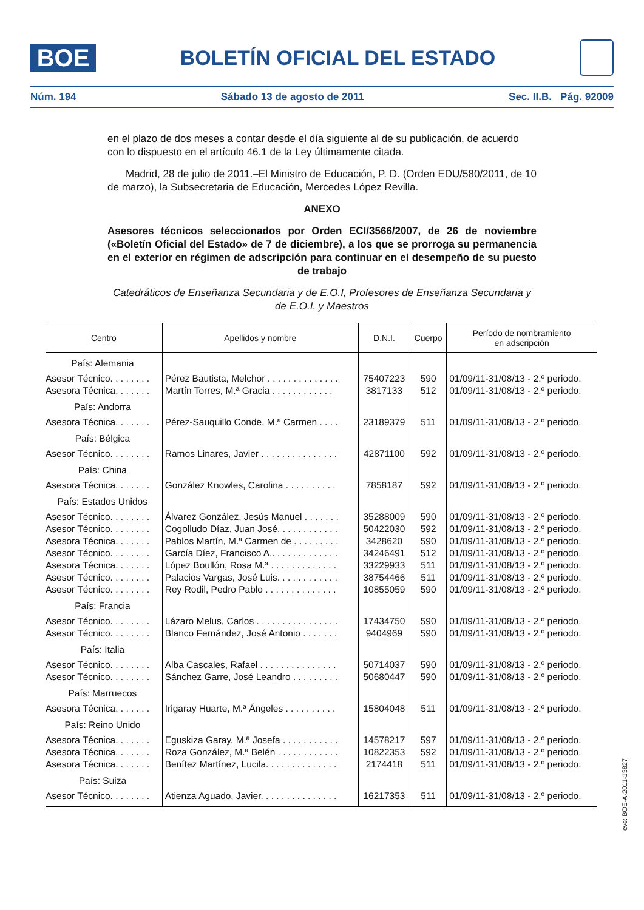BOE
BOLETÍN OFICIAL DEL ESTADO
Núm. 194 Sábado 13 de agosto de 2011 Sec. II.B. Pág. 92009
en el plazo de dos meses a contar desde el día siguiente al de su publicación, de acuerdo con lo dispuesto en el artículo 46.1 de la Ley últimamente citada.
Madrid, 28 de julio de 2011.–El Ministro de Educación, P. D. (Orden EDU/580/2011, de 10 de marzo), la Subsecretaria de Educación, Mercedes López Revilla.
ANEXO
Asesores técnicos seleccionados por Orden ECI/3566/2007, de 26 de noviembre («Boletín Oficial del Estado» de 7 de diciembre), a los que se prorroga su permanencia en el exterior en régimen de adscripción para continuar en el desempeño de su puesto de trabajo
Catedráticos de Enseñanza Secundaria y de E.O.I, Profesores de Enseñanza Secundaria y de E.O.I. y Maestros
| Centro | Apellidos y nombre | D.N.I. | Cuerpo | Período de nombramiento en adscripción |
| --- | --- | --- | --- | --- |
| País: Alemania | | | | |
| Asesor Técnico. . . . . . . . | Pérez Bautista, Melchor . . . . . . . . . . . . . . | 75407223 | 590 | 01/09/11-31/08/13 - 2.º periodo. |
| Asesora Técnica. . . . . . . | Martín Torres, M.ª Gracia . . . . . . . . . . . . | 3817133 | 512 | 01/09/11-31/08/13 - 2.º periodo. |
| País: Andorra | | | | |
| Asesora Técnica. . . . . . . | Pérez-Sauquillo Conde, M.ª Carmen . . . . | 23189379 | 511 | 01/09/11-31/08/13 - 2.º periodo. |
| País: Bélgica | | | | |
| Asesor Técnico. . . . . . . . | Ramos Linares, Javier . . . . . . . . . . . . . . . | 42871100 | 592 | 01/09/11-31/08/13 - 2.º periodo. |
| País: China | | | | |
| Asesora Técnica. . . . . . . | González Knowles, Carolina . . . . . . . . . . | 7858187 | 592 | 01/09/11-31/08/13 - 2.º periodo. |
| País: Estados Unidos | | | | |
| Asesor Técnico. . . . . . . . | Álvarez González, Jesús Manuel . . . . . . . | 35288009 | 590 | 01/09/11-31/08/13 - 2.º periodo. |
| Asesor Técnico. . . . . . . . | Cogolludo Díaz, Juan José. . . . . . . . . . . . | 50422030 | 592 | 01/09/11-31/08/13 - 2.º periodo. |
| Asesora Técnica. . . . . . . | Pablos Martín, M.ª Carmen de . . . . . . . . . | 3428620 | 590 | 01/09/11-31/08/13 - 2.º periodo. |
| Asesor Técnico. . . . . . . . | García Díez, Francisco A.. . . . . . . . . . . . . | 34246491 | 512 | 01/09/11-31/08/13 - 2.º periodo. |
| Asesora Técnica. . . . . . . | López Boullón, Rosa M.ª . . . . . . . . . . . . . | 33229933 | 511 | 01/09/11-31/08/13 - 2.º periodo. |
| Asesor Técnico. . . . . . . . | Palacios Vargas, José Luis. . . . . . . . . . . . | 38754466 | 511 | 01/09/11-31/08/13 - 2.º periodo. |
| Asesor Técnico. . . . . . . . | Rey Rodil, Pedro Pablo . . . . . . . . . . . . . . | 10855059 | 590 | 01/09/11-31/08/13 - 2.º periodo. |
| País: Francia | | | | |
| Asesor Técnico. . . . . . . . | Lázaro Melus, Carlos . . . . . . . . . . . . . . . . | 17434750 | 590 | 01/09/11-31/08/13 - 2.º periodo. |
| Asesor Técnico. . . . . . . . | Blanco Fernández, José Antonio . . . . . . . | 9404969 | 590 | 01/09/11-31/08/13 - 2.º periodo. |
| País: Italia | | | | |
| Asesor Técnico. . . . . . . . | Alba Cascales, Rafael . . . . . . . . . . . . . . . | 50714037 | 590 | 01/09/11-31/08/13 - 2.º periodo. |
| Asesor Técnico. . . . . . . . | Sánchez Garre, José Leandro . . . . . . . . . | 50680447 | 590 | 01/09/11-31/08/13 - 2.º periodo. |
| País: Marruecos | | | | |
| Asesora Técnica. . . . . . . | Irigaray Huarte, M.ª Ángeles . . . . . . . . . . | 15804048 | 511 | 01/09/11-31/08/13 - 2.º periodo. |
| País: Reino Unido | | | | |
| Asesora Técnica. . . . . . . | Eguskiza Garay, M.ª Josefa . . . . . . . . . . . | 14578217 | 597 | 01/09/11-31/08/13 - 2.º periodo. |
| Asesora Técnica. . . . . . . | Roza González, M.ª Belén . . . . . . . . . . . . | 10822353 | 592 | 01/09/11-31/08/13 - 2.º periodo. |
| Asesora Técnica. . . . . . . | Benítez Martínez, Lucila. . . . . . . . . . . . . . | 2174418 | 511 | 01/09/11-31/08/13 - 2.º periodo. |
| País: Suiza | | | | |
| Asesor Técnico. . . . . . . . | Atienza Aguado, Javier. . . . . . . . . . . . . . . | 16217353 | 511 | 01/09/11-31/08/13 - 2.º periodo. |
cve: BOE-A-2011-13827